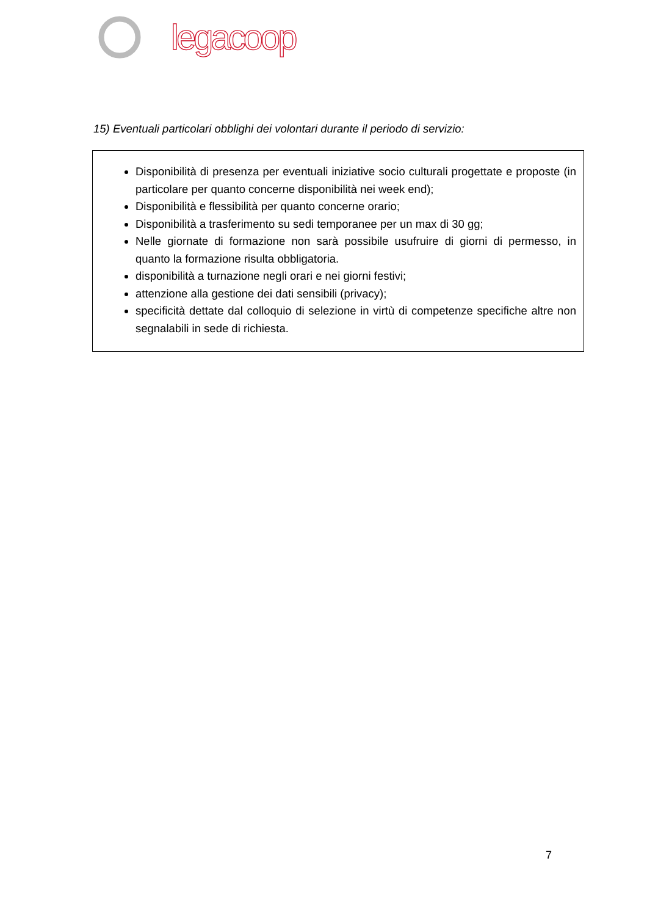legacoop
15) Eventuali particolari obblighi dei volontari durante il periodo di servizio:
Disponibilità di presenza per eventuali iniziative socio culturali progettate e proposte (in particolare per quanto concerne disponibilità nei week end);
Disponibilità e flessibilità per quanto concerne orario;
Disponibilità a trasferimento su sedi temporanee per un max di 30 gg;
Nelle giornate di formazione non sarà possibile usufruire di giorni di permesso, in quanto la formazione risulta obbligatoria.
disponibilità a turnazione negli orari e nei giorni festivi;
attenzione alla gestione dei dati sensibili (privacy);
specificità dettate dal colloquio di selezione in virtù di competenze specifiche altre non segnalabili in sede di richiesta.
7